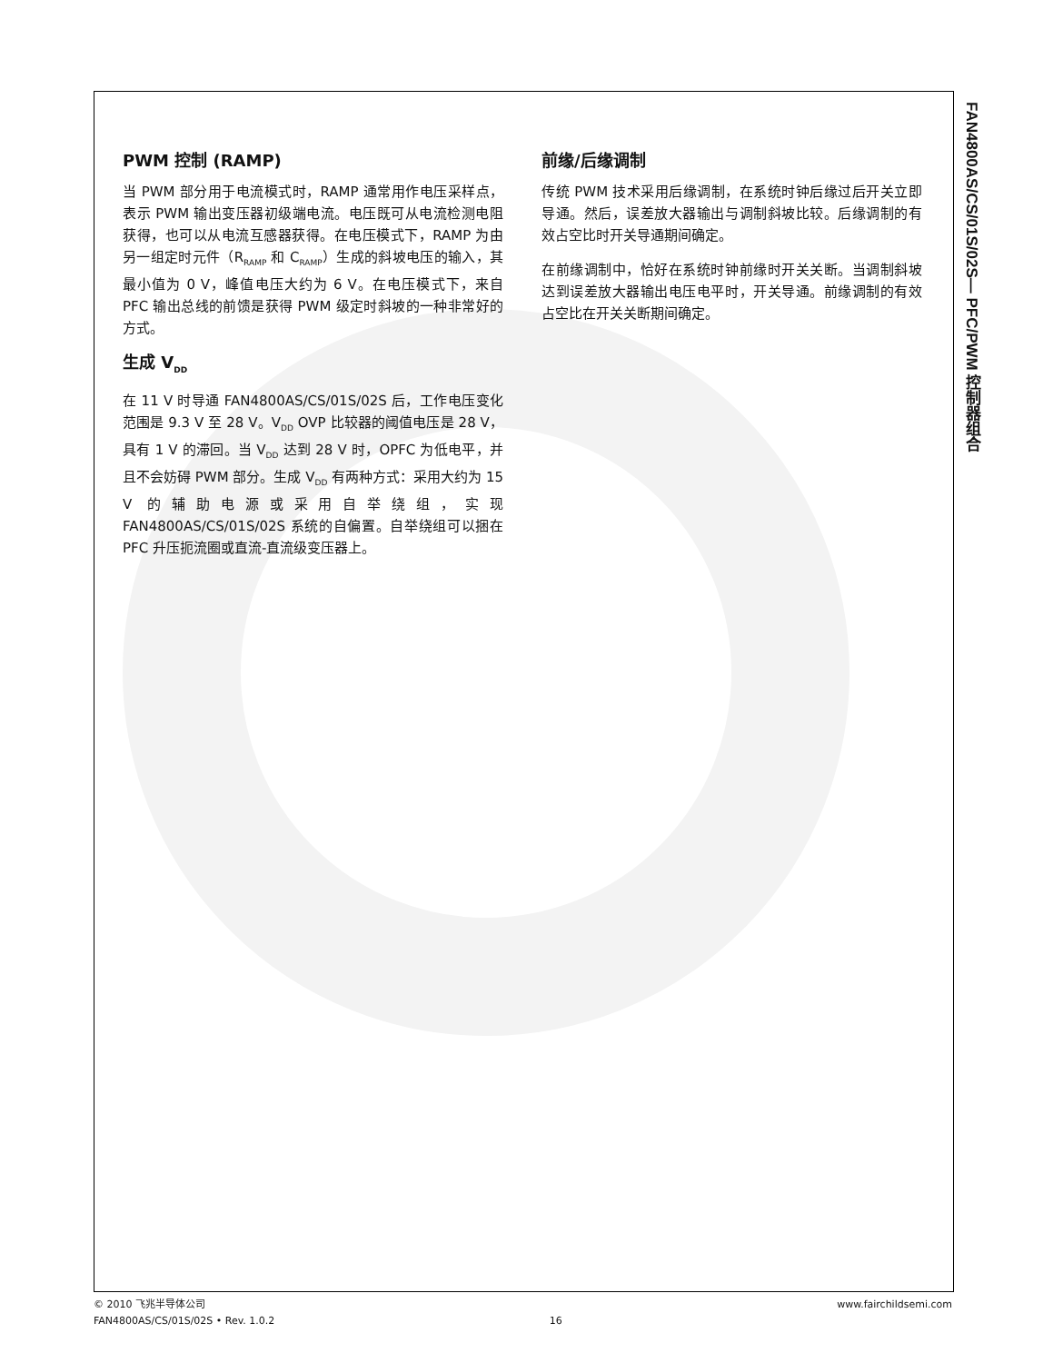PWM 控制 (RAMP)
当 PWM 部分用于电流模式时，RAMP 通常用作电压采样点，表示 PWM 输出变压器初级端电流。电压既可从电流检测电阻获得，也可以从电流互感器获得。在电压模式下，RAMP 为由另一组定时元件（R<sub>RAMP</sub> 和 C<sub>RAMP</sub>）生成的斜坡电压的输入，其最小值为 0 V，峰值电压大约为 6 V。在电压模式下，来自 PFC 输出总线的前馈是获得 PWM 级定时斜坡的一种非常好的方式。
生成 V<sub>DD</sub>
在 11 V 时导通 FAN4800AS/CS/01S/02S 后，工作电压变化范围是 9.3 V 至 28 V。V<sub>DD</sub> OVP 比较器的阈值电压是 28 V，具有 1 V 的滞回。当 V<sub>DD</sub> 达到 28 V 时，OPFC 为低电平，并且不会妨碍 PWM 部分。生成 V<sub>DD</sub> 有两种方式：采用大约为 15 V 的辅助电源或采用自举绕组，实现 FAN4800AS/CS/01S/02S 系统的自偏置。自举绕组可以捆在 PFC 升压扼流圈或直流-直流级变压器上。
前缘/后缘调制
传统 PWM 技术采用后缘调制，在系统时钟后缘过后开关立即导通。然后，误差放大器输出与调制斜坡比较。后缘调制的有效占空比时开关导通期间确定。
在前缘调制中，恰好在系统时钟前缘时开关关断。当调制斜坡达到误差放大器输出电压电平时，开关导通。前缘调制的有效占空比在开关关断期间确定。
FAN4800AS/CS/01S/02S— PFC/PWM 控制器组合
© 2010 飞兆半导体公司
FAN4800AS/CS/01S/02S • Rev. 1.0.2
16 www.fairchildsemi.com